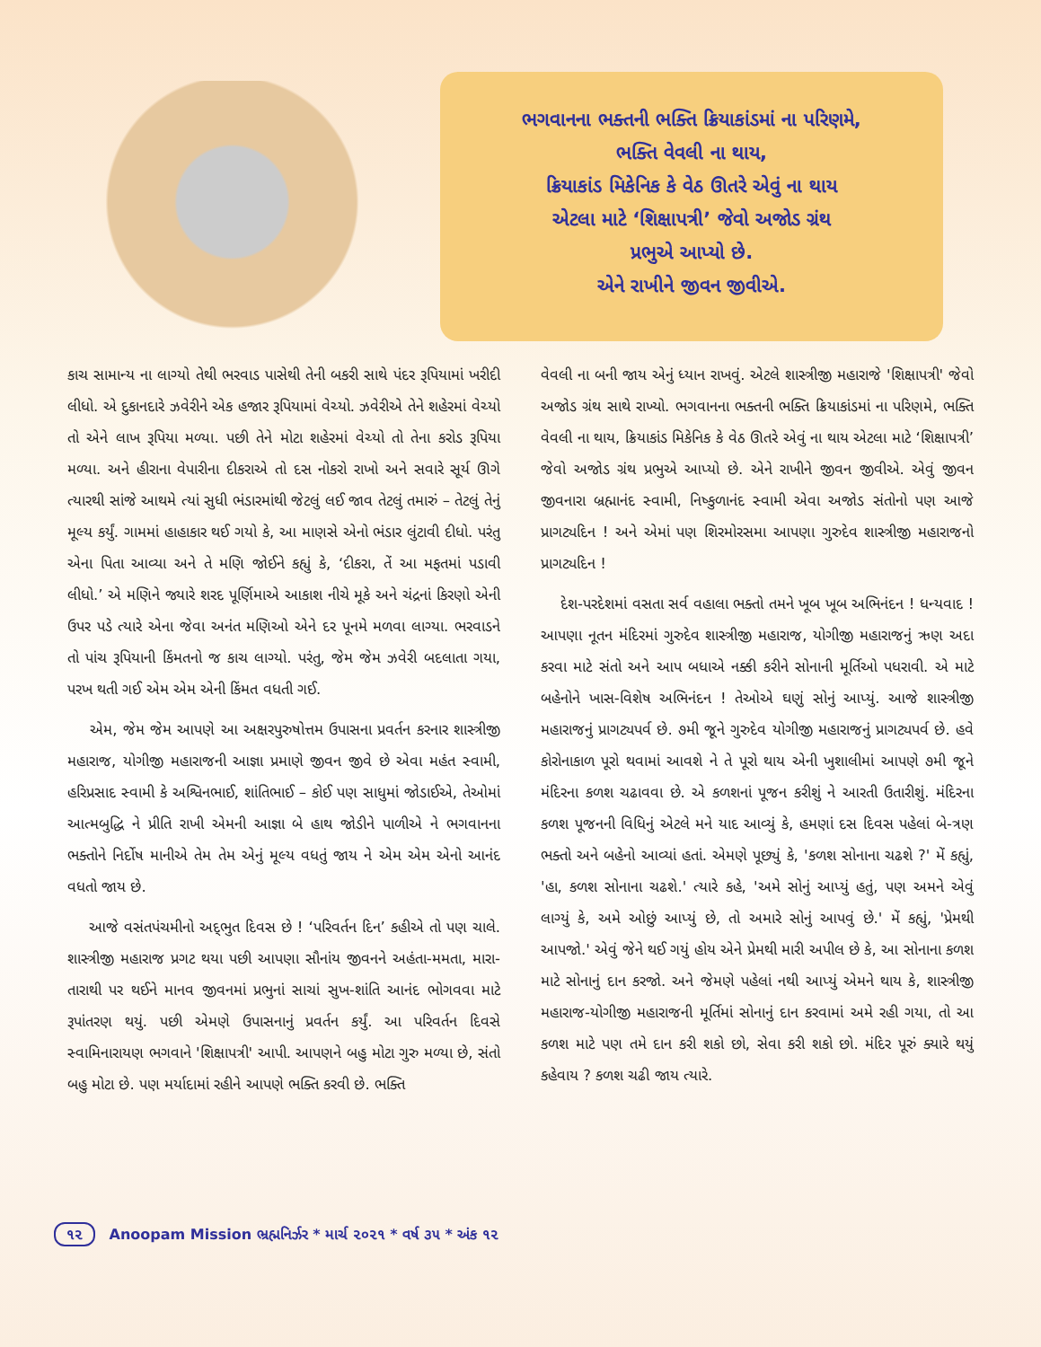ભગવાનના ભક્તની ભક્તિ ક્રિયાકાંડમાં ના પરિણમે,
ભક્તિ વેવલી ના થાય,
ક્રિયાકાંડ મિકેનિક કે વેઠ ઊતરે એવું ના થાય
એટલા માટે ‘શિક્ષાપત્રી’ જેવો અજોડ ગ્રંથ
પ્રભુએ આપ્યો છે.
એને રાખીને જીવન જીવીએ.
કાચ સામાન્ય ના લાગ્યો તેથી ભરવાડ પાસેથી તેની બકરી સાથે પંદર રૂપિયામાં ખરીદી લીધો. એ દુકાનદારે ઝવેરીને એક હજાર રૂપિયામાં વેચ્યો. ઝવેરીએ તેને શહેરમાં વેચ્યો તો એને લાખ રૂપિયા મળ્યા. પછી તેને મોટા શહેરમાં વેચ્યો તો તેના કરોડ રૂપિયા મળ્યા. અને હીરાના વેપારીના દીકરાએ તો દસ નોકરો રાખો અને સવારે સૂર્ય ઊગે ત્યારથી સાંજે આથમે ત્યાં સુધી ભંડારમાંથી જેટલું લઈ જાવ તેટલું તમારું – તેટલું તેનું મૂલ્ય કર્યું. ગામમાં હાહાકાર થઈ ગયો કે, આ માણસે એનો ભંડાર લુંટાવી દીધો. પરંતુ એના પિતા આવ્યા અને તે મણિ જોઈને કહ્યું કે, ‘દીકરા, તેં આ મફતમાં પડાવી લીધો.’ એ મણિને જ્યારે શરદ પૂર્ણિમાએ આકાશ નીચે મૂકે અને ચંદ્રનાં કિરણો એની ઉપર પડે ત્યારે એના જેવા અનંત મણિઓ એને દર પૂનમે મળવા લાગ્યા. ભરવાડને તો પાંચ રૂપિયાની કિંમતનો જ કાચ લાગ્યો. પરંતુ, જેમ જેમ ઝવેરી બદલાતા ગયા, પરખ થતી ગઈ એમ એમ એની કિંમત વધતી ગઈ.
એમ, જેમ જેમ આપણે આ અક્ષરપુરુષોત્તમ ઉપાસના પ્રવર્તન કરનાર શાસ્ત્રીજી મહારાજ, યોગીજી મહારાજની આજ્ઞા પ્રમાણે જીવન જીવે છે એવા મહંત સ્વામી, હરિપ્રસાદ સ્વામી કે અશ્વિનભાઈ, શાંતિભાઈ – કોઈ પણ સાધુમાં જોડાઈએ, તેઓમાં આત્મબુદ્ધિ ને પ્રીતિ રાખી એમની આજ્ઞા બે હાથ જોડીને પાળીએ ને ભગવાનના ભક્તોને નિર્દોષ માનીએ તેમ તેમ એનું મૂલ્ય વધતું જાય ને એમ એમ એનો આનંદ વધતો જાય છે.
આજે વસંતપંચમીનો અદ્‌ભુત દિવસ છે ! ‘પરિવર્તન દિન’ કહીએ તો પણ ચાલે. શાસ્ત્રીજી મહારાજ પ્રગટ થયા પછી આપણા સૌનાંય જીવનને અહંતા-મમતા, મારા-તારાથી પર થઈને માનવ જીવનમાં પ્રભુનાં સાચાં સુખ-શાંતિ આનંદ ભોગવવા માટે રૂપાંતરણ થયું. પછી એમણે ઉપાસનાનું પ્રવર્તન કર્યું. આ પરિવર્તન દિવસે સ્વામિનારાયણ ભગવાને 'શિક્ષાપત્રી' આપી. આપણને બહુ મોટા ગુરુ મળ્યા છે, સંતો બહુ મોટા છે. પણ મર્યાદામાં રહીને આપણે ભક્તિ કરવી છે. ભક્તિ
વેવલી ના બની જાય એનું ધ્યાન રાખવું. એટલે શાસ્ત્રીજી મહારાજે 'શિક્ષાપત્રી' જેવો અજોડ ગ્રંથ સાથે રાખ્યો. ભગવાનના ભક્તની ભક્તિ ક્રિયાકાંડમાં ના પરિણમે, ભક્તિ વેવલી ના થાય, ક્રિયાકાંડ મિકેનિક કે વેઠ ઊતરે એવું ના થાય એટલા માટે ‘શિક્ષાપત્રી’ જેવો અજોડ ગ્રંથ પ્રભુએ આપ્યો છે. એને રાખીને જીવન જીવીએ. એવું જીવન જીવનારા બ્રહ્માનંદ સ્વામી, નિષ્કુળાનંદ સ્વામી એવા અજોડ સંતોનો પણ આજે પ્રાગટ્યદિન ! અને એમાં પણ શિરમોરસમા આપણા ગુરુદેવ શાસ્ત્રીજી મહારાજનો પ્રાગટ્યદિન !
દેશ-પરદેશમાં વસતા સર્વ વહાલા ભક્તો તમને ખૂબ ખૂબ અભિનંદન ! ધન્યવાદ ! આપણા નૂતન મંદિરમાં ગુરુદેવ શાસ્ત્રીજી મહારાજ, યોગીજી મહારાજનું ઋણ અદા કરવા માટે સંતો અને આપ બધાએ નક્કી કરીને સોનાની મૂર્તિઓ પધરાવી. એ માટે બહેનોને ખાસ-વિશેષ અભિનંદન ! તેઓએ ઘણું સોનું આપ્યું. આજે શાસ્ત્રીજી મહારાજનું પ્રાગટ્યપર્વ છે. ૭મી જૂને ગુરુદેવ યોગીજી મહારાજનું પ્રાગટ્યપર્વ છે. હવે કોરોનાકાળ પૂરો થવામાં આવશે ને તે પૂરો થાય એની ખુશાલીમાં આપણે ૭મી જૂને મંદિરના કળશ ચઢાવવા છે. એ કળશનાં પૂજન કરીશું ને આરતી ઉતારીશું. મંદિરના કળશ પૂજનની વિધિનું એટલે મને યાદ આવ્યું કે, હમણાં દસ દિવસ પહેલાં બે-ત્રણ ભક્તો અને બહેનો આવ્યાં હતાં. એમણે પૂછ્યું કે, 'કળશ સોનાના ચઢશે ?' મેં કહ્યું, 'હા, કળશ સોનાના ચઢશે.' ત્યારે કહે, 'અમે સોનું આપ્યું હતું, પણ અમને એવું લાગ્યું કે, અમે ઓછું આપ્યું છે, તો અમારે સોનું આપવું છે.' મેં કહ્યું, 'પ્રેમથી આપજો.' એવું જેને થઈ ગયું હોય એને પ્રેમથી મારી અપીલ છે કે, આ સોનાના કળશ માટે સોનાનું દાન કરજો. અને જેમણે પહેલાં નથી આપ્યું એમને થાય કે, શાસ્ત્રીજી મહારાજ-યોગીજી મહારાજની મૂર્તિમાં સોનાનું દાન કરવામાં અમે રહી ગયા, તો આ કળશ માટે પણ તમે દાન કરી શકો છો, સેવા કરી શકો છો. મંદિર પૂરું ક્યારે થયું કહેવાય ? કળશ ચઢી જાય ત્યારે.
૧૨ Anoopam Mission ભ્રહ્મનિર્ઝર * માર્ચ ૨૦૨૧ * વર્ષ ૩૫ * અંક ૧૨